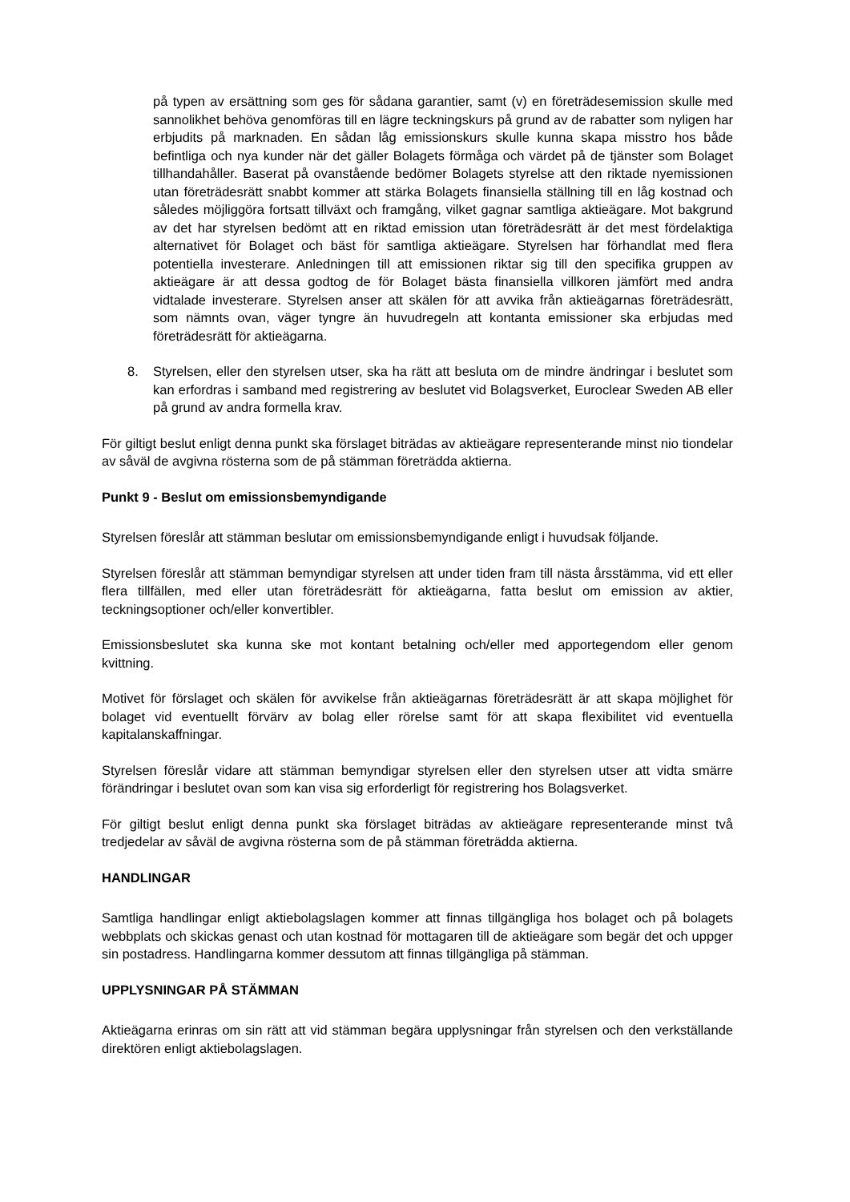på typen av ersättning som ges för sådana garantier, samt (v) en företrädesemission skulle med sannolikhet behöva genomföras till en lägre teckningskurs på grund av de rabatter som nyligen har erbjudits på marknaden. En sådan låg emissionskurs skulle kunna skapa misstro hos både befintliga och nya kunder när det gäller Bolagets förmåga och värdet på de tjänster som Bolaget tillhandahåller. Baserat på ovanstående bedömer Bolagets styrelse att den riktade nyemissionen utan företrädesrätt snabbt kommer att stärka Bolagets finansiella ställning till en låg kostnad och således möjliggöra fortsatt tillväxt och framgång, vilket gagnar samtliga aktieägare. Mot bakgrund av det har styrelsen bedömt att en riktad emission utan företrädesrätt är det mest fördelaktiga alternativet för Bolaget och bäst för samtliga aktieägare. Styrelsen har förhandlat med flera potentiella investerare. Anledningen till att emissionen riktar sig till den specifika gruppen av aktieägare är att dessa godtog de för Bolaget bästa finansiella villkoren jämfört med andra vidtalade investerare. Styrelsen anser att skälen för att avvika från aktieägarnas företrädesrätt, som nämnts ovan, väger tyngre än huvudregeln att kontanta emissioner ska erbjudas med företrädesrätt för aktieägarna.
8. Styrelsen, eller den styrelsen utser, ska ha rätt att besluta om de mindre ändringar i beslutet som kan erfordras i samband med registrering av beslutet vid Bolagsverket, Euroclear Sweden AB eller på grund av andra formella krav.
För giltigt beslut enligt denna punkt ska förslaget biträdas av aktieägare representerande minst nio tiondelar av såväl de avgivna rösterna som de på stämman företrädda aktierna.
Punkt 9 - Beslut om emissionsbemyndigande
Styrelsen föreslår att stämman beslutar om emissionsbemyndigande enligt i huvudsak följande.
Styrelsen föreslår att stämman bemyndigar styrelsen att under tiden fram till nästa årsstämma, vid ett eller flera tillfällen, med eller utan företrädesrätt för aktieägarna, fatta beslut om emission av aktier, teckningsoptioner och/eller konvertibler.
Emissionsbeslutet ska kunna ske mot kontant betalning och/eller med apportegendom eller genom kvittning.
Motivet för förslaget och skälen för avvikelse från aktieägarnas företrädesrätt är att skapa möjlighet för bolaget vid eventuellt förvärv av bolag eller rörelse samt för att skapa flexibilitet vid eventuella kapitalanskaffningar.
Styrelsen föreslår vidare att stämman bemyndigar styrelsen eller den styrelsen utser att vidta smärre förändringar i beslutet ovan som kan visa sig erforderligt för registrering hos Bolagsverket.
För giltigt beslut enligt denna punkt ska förslaget biträdas av aktieägare representerande minst två tredjedelar av såväl de avgivna rösterna som de på stämman företrädda aktierna.
HANDLINGAR
Samtliga handlingar enligt aktiebolagslagen kommer att finnas tillgängliga hos bolaget och på bolagets webbplats och skickas genast och utan kostnad för mottagaren till de aktieägare som begär det och uppger sin postadress. Handlingarna kommer dessutom att finnas tillgängliga på stämman.
UPPLYSNINGAR PÅ STÄMMAN
Aktieägarna erinras om sin rätt att vid stämman begära upplysningar från styrelsen och den verkställande direktören enligt aktiebolagslagen.